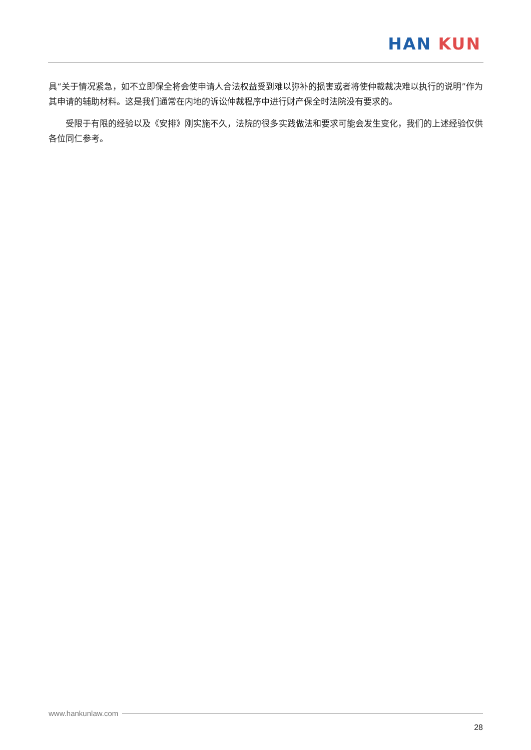HAN KUN
具“关于情况紧急，如不立即保全将会使申请人合法权益受到难以弥补的损害或者将使仲裁裁决难以执行的说明”作为其申请的辅助材料。这是我们通常在内地的诉讼仲裁程序中进行财产保全时法院没有要求的。
受限于有限的经验以及《安排》刚实施不久，法院的很多实践做法和要求可能会发生变化，我们的上述经验仅供各位同仁参考。
www.hankunlaw.com
28